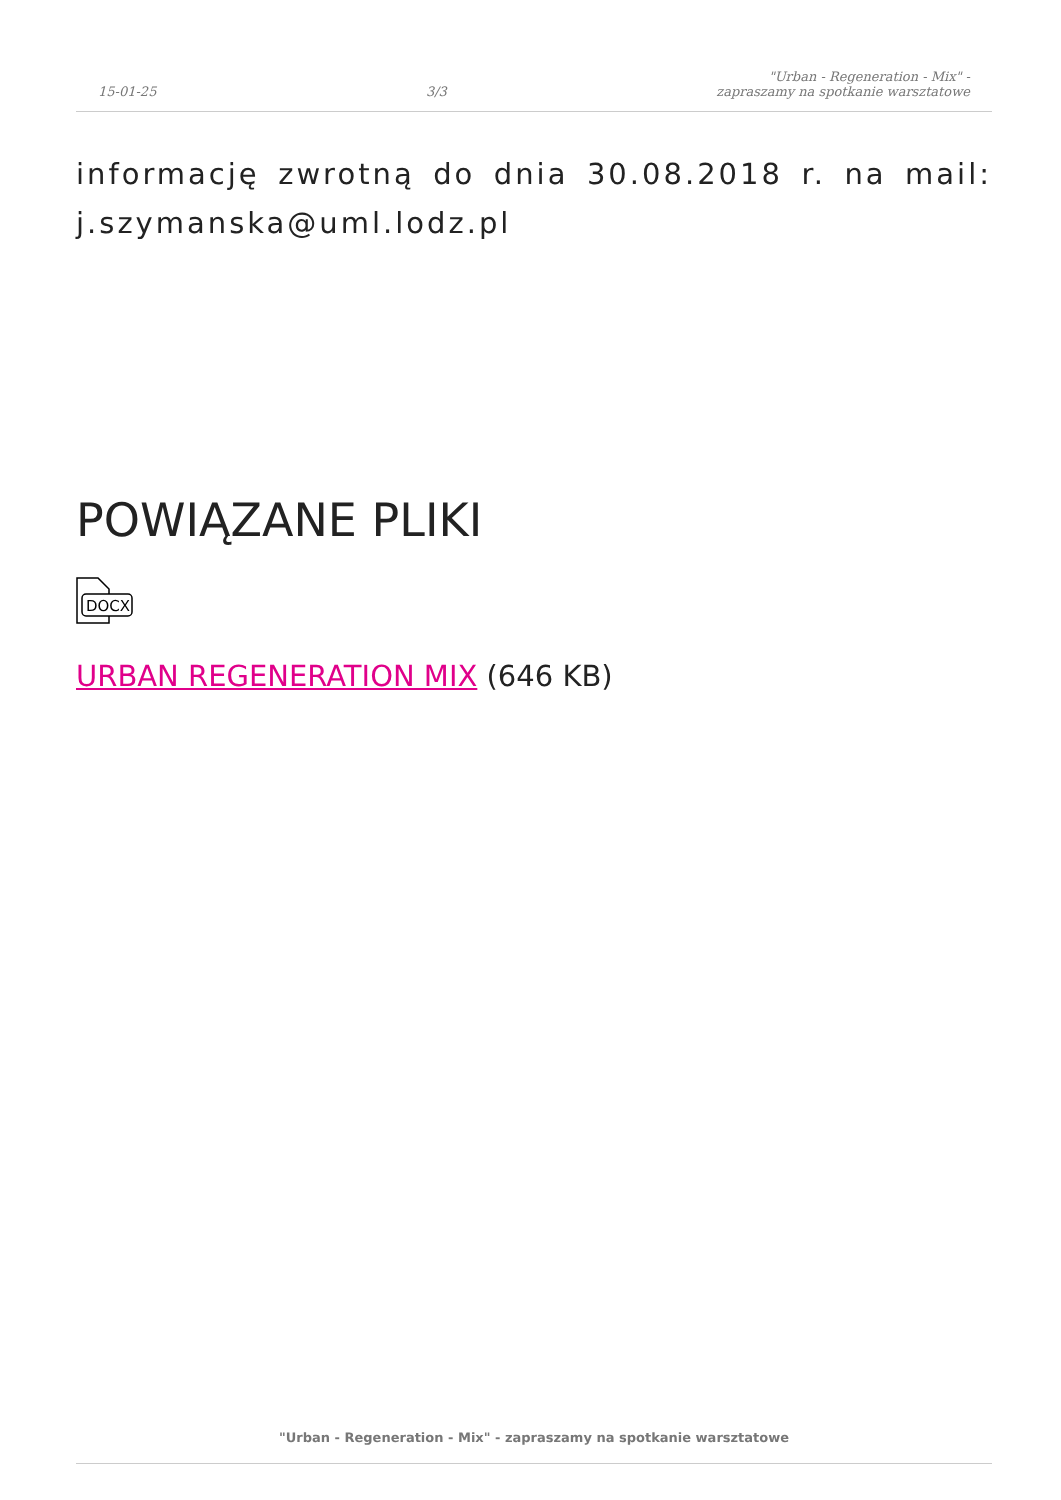15-01-25
3/3
"Urban - Regeneration - Mix" -
zapraszamy na spotkanie warsztatowe
informację zwrotną do dnia 30.08.2018 r. na mail: j.szymanska@uml.lodz.pl
POWIĄZANE PLIKI
DOCX
URBAN REGENERATION MIX (646 KB)
"Urban - Regeneration - Mix" - zapraszamy na spotkanie warsztatowe